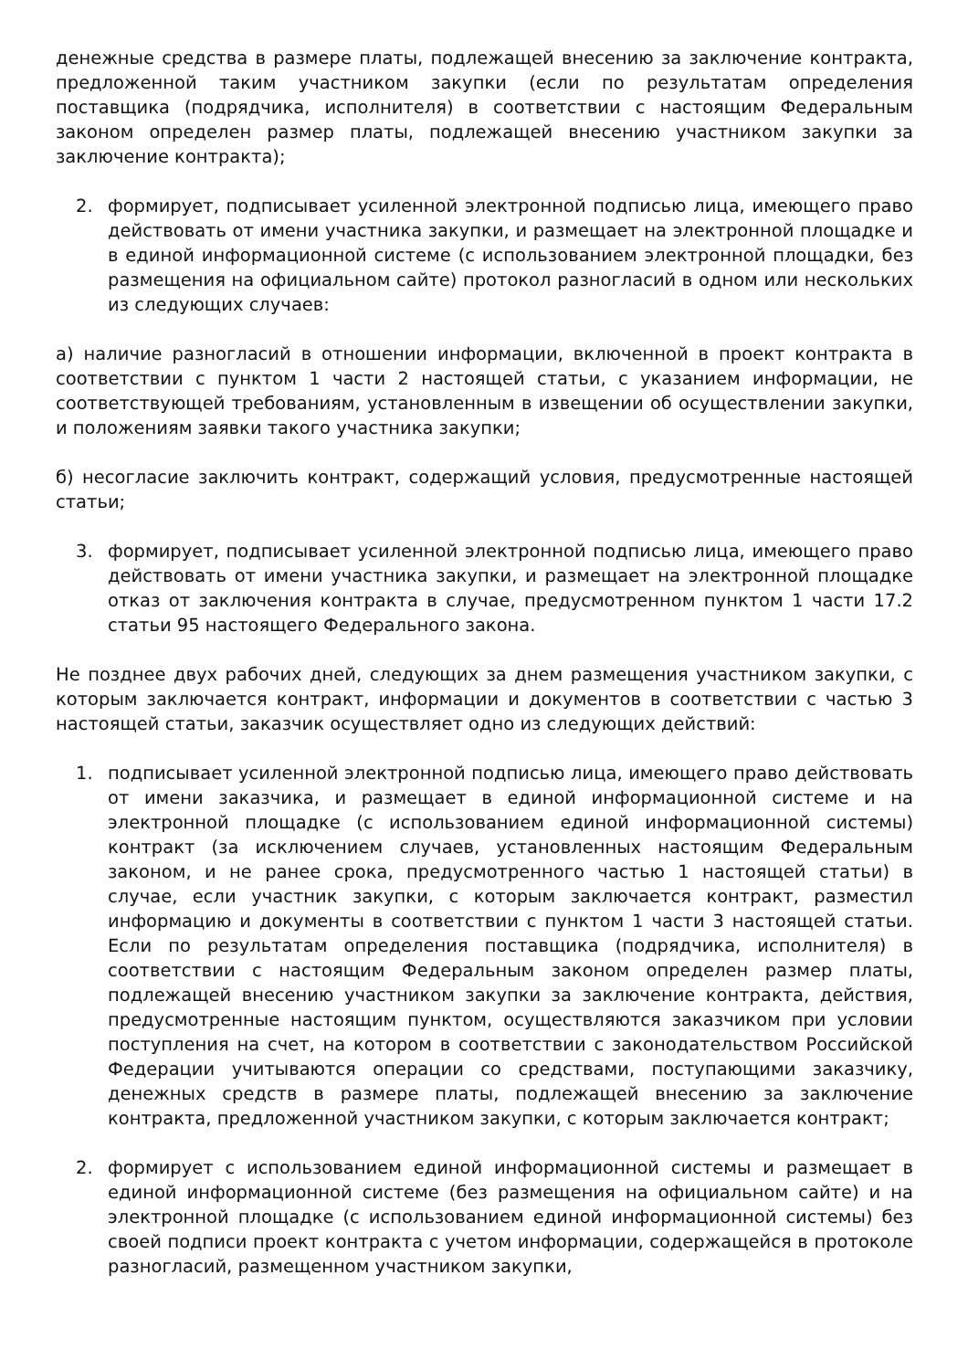денежные средства в размере платы, подлежащей внесению за заключение контракта, предложенной таким участником закупки (если по результатам определения поставщика (подрядчика, исполнителя) в соответствии с настоящим Федеральным законом определен размер платы, подлежащей внесению участником закупки за заключение контракта);
2. формирует, подписывает усиленной электронной подписью лица, имеющего право действовать от имени участника закупки, и размещает на электронной площадке и в единой информационной системе (с использованием электронной площадки, без размещения на официальном сайте) протокол разногласий в одном или нескольких из следующих случаев:
а) наличие разногласий в отношении информации, включенной в проект контракта в соответствии с пунктом 1 части 2 настоящей статьи, с указанием информации, не соответствующей требованиям, установленным в извещении об осуществлении закупки, и положениям заявки такого участника закупки;
б) несогласие заключить контракт, содержащий условия, предусмотренные настоящей статьи;
3. формирует, подписывает усиленной электронной подписью лица, имеющего право действовать от имени участника закупки, и размещает на электронной площадке отказ от заключения контракта в случае, предусмотренном пунктом 1 части 17.2 статьи 95 настоящего Федерального закона.
Не позднее двух рабочих дней, следующих за днем размещения участником закупки, с которым заключается контракт, информации и документов в соответствии с частью 3 настоящей статьи, заказчик осуществляет одно из следующих действий:
1. подписывает усиленной электронной подписью лица, имеющего право действовать от имени заказчика, и размещает в единой информационной системе и на электронной площадке (с использованием единой информационной системы) контракт (за исключением случаев, установленных настоящим Федеральным законом, и не ранее срока, предусмотренного частью 1 настоящей статьи) в случае, если участник закупки, с которым заключается контракт, разместил информацию и документы в соответствии с пунктом 1 части 3 настоящей статьи. Если по результатам определения поставщика (подрядчика, исполнителя) в соответствии с настоящим Федеральным законом определен размер платы, подлежащей внесению участником закупки за заключение контракта, действия, предусмотренные настоящим пунктом, осуществляются заказчиком при условии поступления на счет, на котором в соответствии с законодательством Российской Федерации учитываются операции со средствами, поступающими заказчику, денежных средств в размере платы, подлежащей внесению за заключение контракта, предложенной участником закупки, с которым заключается контракт;
2. формирует с использованием единой информационной системы и размещает в единой информационной системе (без размещения на официальном сайте) и на электронной площадке (с использованием единой информационной системы) без своей подписи проект контракта с учетом информации, содержащейся в протоколе разногласий, размещенном участником закупки,